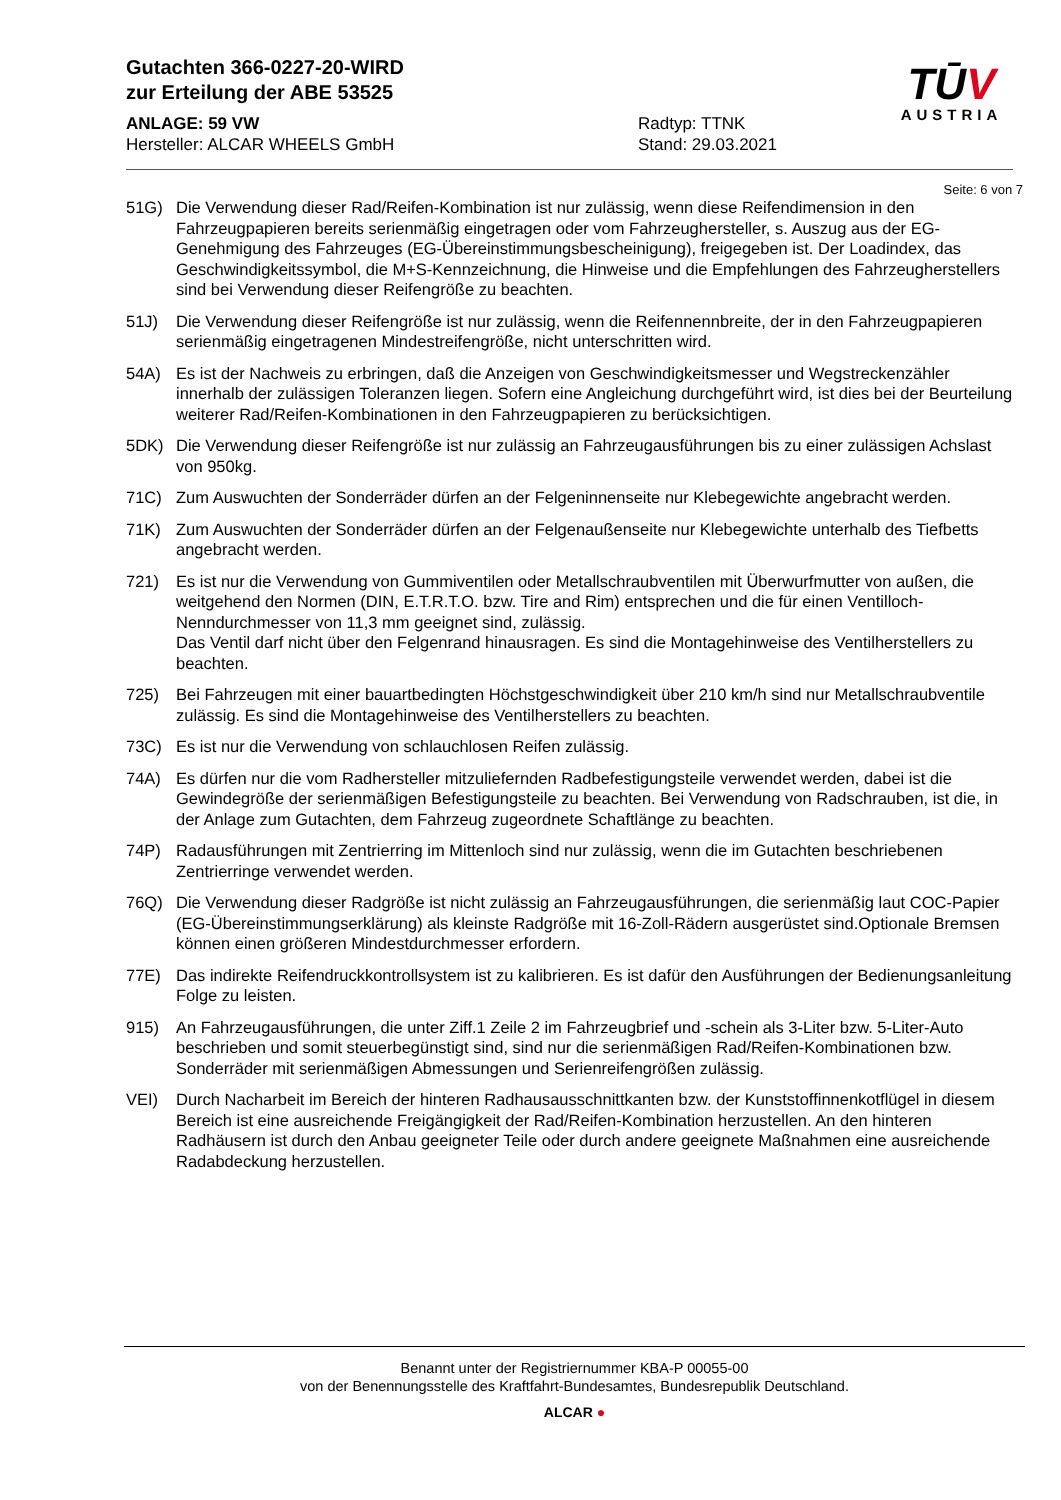Gutachten 366-0227-20-WIRD
zur Erteilung der ABE 53525
TŪV
AUSTRIA
ANLAGE: 59 VW
Hersteller: ALCAR WHEELS GmbH
Radtyp: TTNK
Stand: 29.03.2021
Seite: 6 von 7
51G) Die Verwendung dieser Rad/Reifen-Kombination ist nur zulässig, wenn diese Reifendimension in den Fahrzeugpapieren bereits serienmäßig eingetragen oder vom Fahrzeughersteller, s. Auszug aus der EG-Genehmigung des Fahrzeuges (EG-Übereinstimmungsbescheinigung), freigegeben ist. Der Loadindex, das Geschwindigkeitssymbol, die M+S-Kennzeichnung, die Hinweise und die Empfehlungen des Fahrzeugherstellers sind bei Verwendung dieser Reifengröße zu beachten.
51J) Die Verwendung dieser Reifengröße ist nur zulässig, wenn die Reifennennbreite, der in den Fahrzeugpapieren serienmäßig eingetragenen Mindestreifengröße, nicht unterschritten wird.
54A) Es ist der Nachweis zu erbringen, daß die Anzeigen von Geschwindigkeitsmesser und Wegstreckenzähler innerhalb der zulässigen Toleranzen liegen. Sofern eine Angleichung durchgeführt wird, ist dies bei der Beurteilung weiterer Rad/Reifen-Kombinationen in den Fahrzeugpapieren zu berücksichtigen.
5DK) Die Verwendung dieser Reifengröße ist nur zulässig an Fahrzeugausführungen bis zu einer zulässigen Achslast von 950kg.
71C) Zum Auswuchten der Sonderräder dürfen an der Felgeninnenseite nur Klebegewichte angebracht werden.
71K) Zum Auswuchten der Sonderräder dürfen an der Felgenaußenseite nur Klebegewichte unterhalb des Tiefbetts angebracht werden.
721) Es ist nur die Verwendung von Gummiventilen oder Metallschraubventilen mit Überwurfmutter von außen, die weitgehend den Normen (DIN, E.T.R.T.O. bzw. Tire and Rim) entsprechen und die für einen Ventilloch-Nenndurchmesser von 11,3 mm geeignet sind, zulässig.
Das Ventil darf nicht über den Felgenrand hinausragen. Es sind die Montagehinweise des Ventilherstellers zu beachten.
725) Bei Fahrzeugen mit einer bauartbedingten Höchstgeschwindigkeit über 210 km/h sind nur Metallschraubventile zulässig. Es sind die Montagehinweise des Ventilherstellers zu beachten.
73C) Es ist nur die Verwendung von schlauchlosen Reifen zulässig.
74A) Es dürfen nur die vom Radhersteller mitzuliefernden Radbefestigungsteile verwendet werden, dabei ist die Gewindegröße der serienmäßigen Befestigungsteile zu beachten. Bei Verwendung von Radschrauben, ist die, in der Anlage zum Gutachten, dem Fahrzeug zugeordnete Schaftlänge zu beachten.
74P) Radausführungen mit Zentrierring im Mittenloch sind nur zulässig, wenn die im Gutachten beschriebenen Zentrierringe verwendet werden.
76Q) Die Verwendung dieser Radgröße ist nicht zulässig an Fahrzeugausführungen, die serienmäßig laut COC-Papier (EG-Übereinstimmungserklärung) als kleinste Radgröße mit 16-Zoll-Rädern ausgerüstet sind.Optionale Bremsen können einen größeren Mindestdurchmesser erfordern.
77E) Das indirekte Reifendruckkontrollsystem ist zu kalibrieren. Es ist dafür den Ausführungen der Bedienungsanleitung Folge zu leisten.
915) An Fahrzeugausführungen, die unter Ziff.1 Zeile 2 im Fahrzeugbrief und -schein als 3-Liter bzw. 5-Liter-Auto beschrieben und somit steuerbegünstigt sind, sind nur die serienmäßigen Rad/Reifen-Kombinationen bzw. Sonderräder mit serienmäßigen Abmessungen und Serienreifengrößen zulässig.
VEI) Durch Nacharbeit im Bereich der hinteren Radhausausschnittkanten bzw. der Kunststoffinnenkotflügel in diesem Bereich ist eine ausreichende Freigängigkeit der Rad/Reifen-Kombination herzustellen. An den hinteren Radhäusern ist durch den Anbau geeigneter Teile oder durch andere geeignete Maßnahmen eine ausreichende Radabdeckung herzustellen.
Benannt unter der Registriernummer KBA-P 00055-00
von der Benennungsstelle des Kraftfahrt-Bundesamtes, Bundesrepublik Deutschland.
ALCAR ●